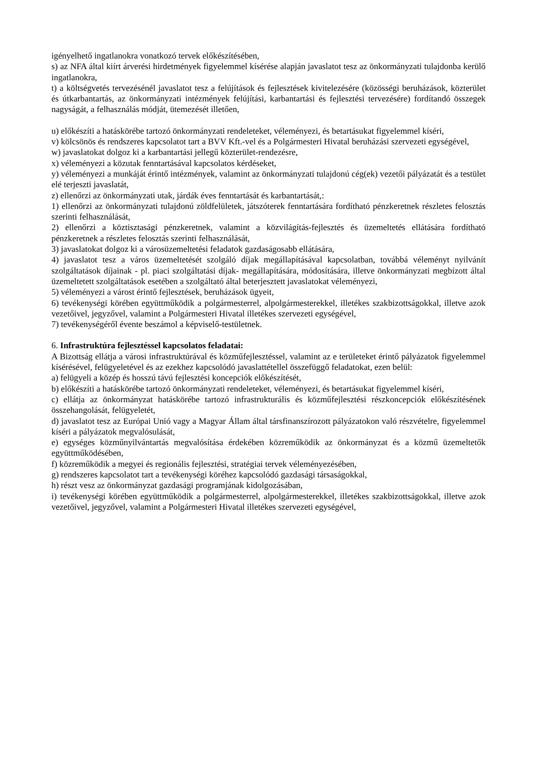igényelhető ingatlanokra vonatkozó tervek előkészítésében,
s) az NFA által kiírt árverési hirdetmények figyelemmel kísérése alapján javaslatot tesz az önkormányzati tulajdonba kerülő ingatlanokra,
t) a költségvetés tervezésénél javaslatot tesz a felújítások és fejlesztések kivitelezésére (közösségi beruházások, közterület és útkarbantartás, az önkormányzati intézmények felújítási, karbantartási és fejlesztési tervezésére) fordítandó összegek nagyságát, a felhasználás módját, ütemezését illetően,
u) előkészíti a hatáskörébe tartozó önkormányzati rendeleteket, véleményezi, és betartásukat figyelemmel kíséri,
v) kölcsönös és rendszeres kapcsolatot tart a BVV Kft.-vel és a Polgármesteri Hivatal beruházási szervezeti egységével,
w) javaslatokat dolgoz ki a karbantartási jellegű közterület-rendezésre,
x) véleményezi a közutak fenntartásával kapcsolatos kérdéseket,
y) véleményezi a munkáját érintő intézmények, valamint az önkormányzati tulajdonú cég(ek) vezetői pályázatát és a testület elé terjeszti javaslatát,
z) ellenőrzi az önkormányzati utak, járdák éves fenntartását és karbantartását,:
1) ellenőrzi az önkormányzati tulajdonú zöldfelületek, játszóterek fenntartására fordítható pénzkeretnek részletes felosztás szerinti felhasználását,
2) ellenőrzi a köztisztasági pénzkeretnek, valamint a közvilágítás-fejlesztés és üzemeltetés ellátására fordítható pénzkeretnek a részletes felosztás szerinti felhasználását,
3) javaslatokat dolgoz ki a városüzemeltetési feladatok gazdaságosabb ellátására,
4) javaslatot tesz a város üzemeltetését szolgáló díjak megállapításával kapcsolatban, továbbá véleményt nyilvánít szolgáltatások díjainak - pl. piaci szolgáltatási díjak- megállapítására, módosítására, illetve önkormányzati megbízott által üzemeltetett szolgáltatások esetében a szolgáltató által beterjesztett javaslatokat véleményezi,
5) véleményezi a várost érintő fejlesztések, beruházások ügyeit,
6) tevékenységi körében együttműködik a polgármesterrel, alpolgármesterekkel, illetékes szakbizottságokkal, illetve azok vezetőivel, jegyzővel, valamint a Polgármesteri Hivatal illetékes szervezeti egységével,
7) tevékenységéről évente beszámol a képviselő-testületnek.
6. Infrastruktúra fejlesztéssel kapcsolatos feladatai:
A Bizottság ellátja a városi infrastruktúrával és közműfejlesztéssel, valamint az e területeket érintő pályázatok figyelemmel kísérésével, felügyeletével és az ezekhez kapcsolódó javaslattétellel összefüggő feladatokat, ezen belül:
a) felügyeli a közép és hosszú távú fejlesztési koncepciók előkészítését,
b) előkészíti a hatáskörébe tartozó önkormányzati rendeleteket, véleményezi, és betartásukat figyelemmel kíséri,
c) ellátja az önkormányzat hatáskörébe tartozó infrastrukturális és közműfejlesztési részkoncepciók előkészítésének összehangolását, felügyeletét,
d) javaslatot tesz az Európai Unió vagy a Magyar Állam által társfinanszírozott pályázatokon való részvételre, figyelemmel kíséri a pályázatok megvalósulását,
e) egységes közműnyilvántartás megvalósítása érdekében közreműködik az önkormányzat és a közmű üzemeltetők együttműködésében,
f) közreműködik a megyei és regionális fejlesztési, stratégiai tervek véleményezésében,
g) rendszeres kapcsolatot tart a tevékenységi köréhez kapcsolódó gazdasági társaságokkal,
h) részt vesz az önkormányzat gazdasági programjának kidolgozásában,
i) tevékenységi körében együttműködik a polgármesterrel, alpolgármesterekkel, illetékes szakbizottságokkal, illetve azok vezetőivel, jegyzővel, valamint a Polgármesteri Hivatal illetékes szervezeti egységével,